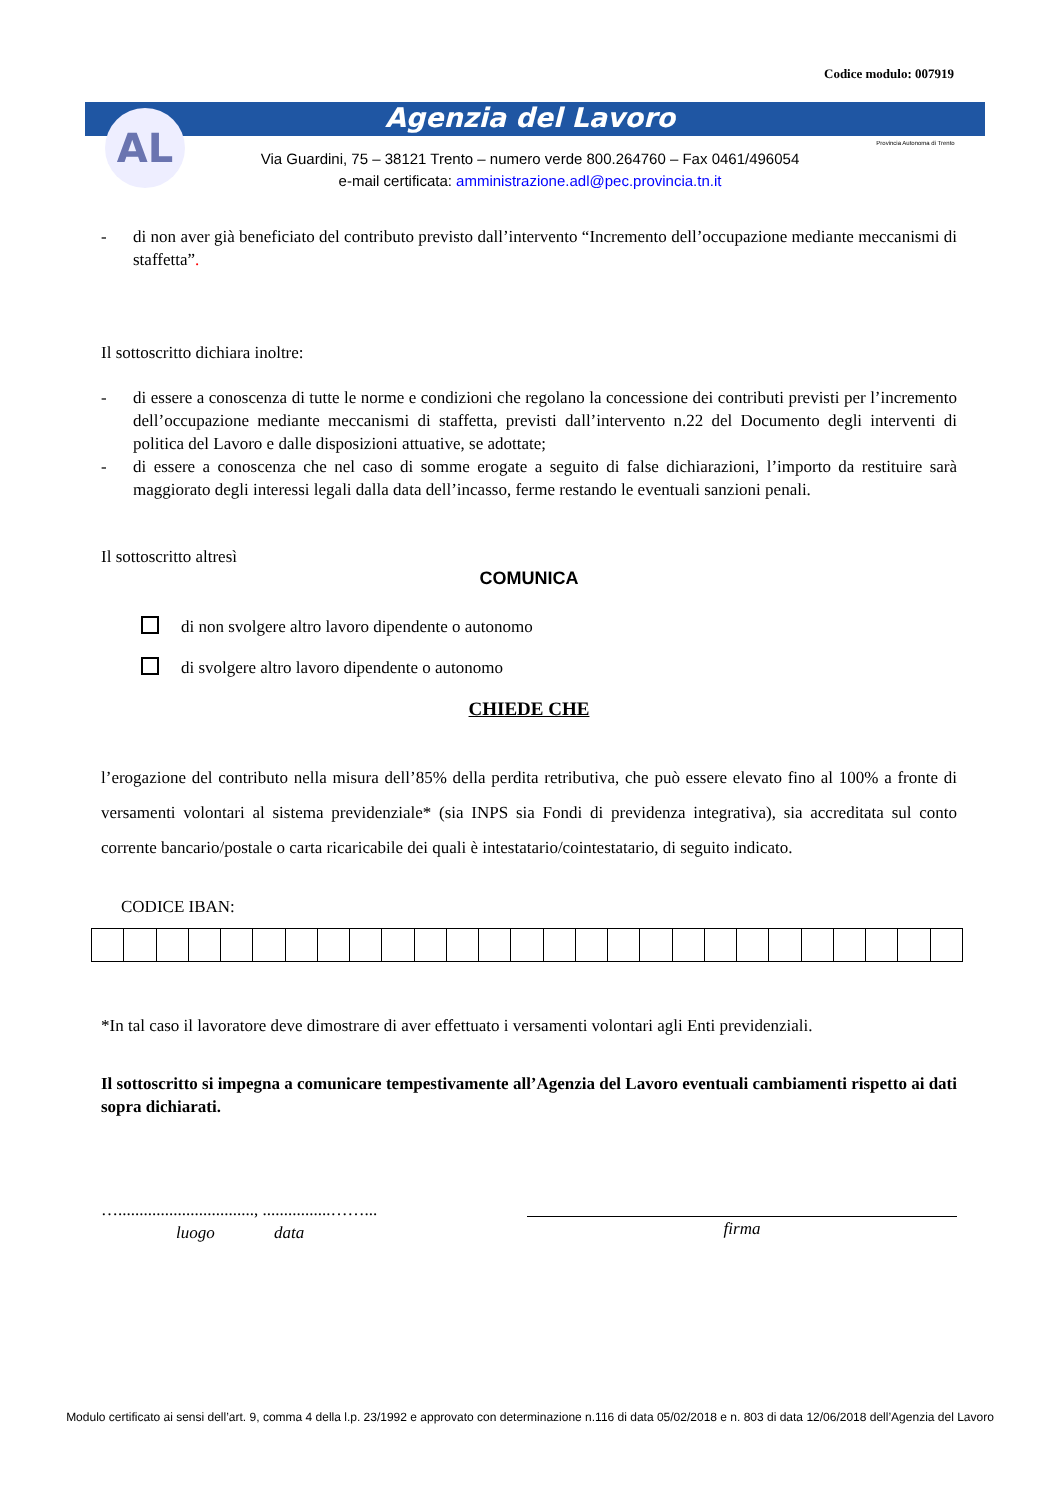Codice modulo: 007919
Agenzia del Lavoro AL
Via Guardini, 75 – 38121 Trento – numero verde 800.264760 – Fax 0461/496054
e-mail certificata: amministrazione.adl@pec.provincia.tn.it
Provincia Autonoma di Trento
- di non aver già beneficiato del contributo previsto dall’intervento “Incremento dell’occupazione mediante meccanismi di staffetta”.
Il sottoscritto dichiara inoltre:
- di essere a conoscenza di tutte le norme e condizioni che regolano la concessione dei contributi previsti per l’incremento dell’occupazione mediante meccanismi di staffetta, previsti dall’intervento n.22 del Documento degli interventi di politica del Lavoro e dalle disposizioni attuative, se adottate;
- di essere a conoscenza che nel caso di somme erogate a seguito di false dichiarazioni, l’importo da restituire sarà maggiorato degli interessi legali dalla data dell’incasso, ferme restando le eventuali sanzioni penali.
Il sottoscritto altresì
COMUNICA
di non svolgere altro lavoro dipendente o autonomo
di svolgere altro lavoro dipendente o autonomo
CHIEDE CHE
l’erogazione del contributo nella misura dell’85% della perdita retributiva, che può essere elevato fino al 100% a fronte di versamenti volontari al sistema previdenziale* (sia INPS sia Fondi di previdenza integrativa), sia accreditata sul conto corrente bancario/postale o carta ricaricabile dei quali è intestatario/cointestatario, di seguito indicato.
CODICE IBAN:
*In tal caso il lavoratore deve dimostrare di aver effettuato i versamenti volontari agli Enti previdenziali.
Il sottoscritto si impegna a comunicare tempestivamente all’Agenzia del Lavoro eventuali cambiamenti rispetto ai dati sopra dichiarati.
…................................, ................……...
luogo data
firma
Modulo certificato ai sensi dell’art. 9, comma 4 della l.p. 23/1992 e approvato con determinazione n.116 di data 05/02/2018 e n. 803 di data 12/06/2018 dell’Agenzia del Lavoro